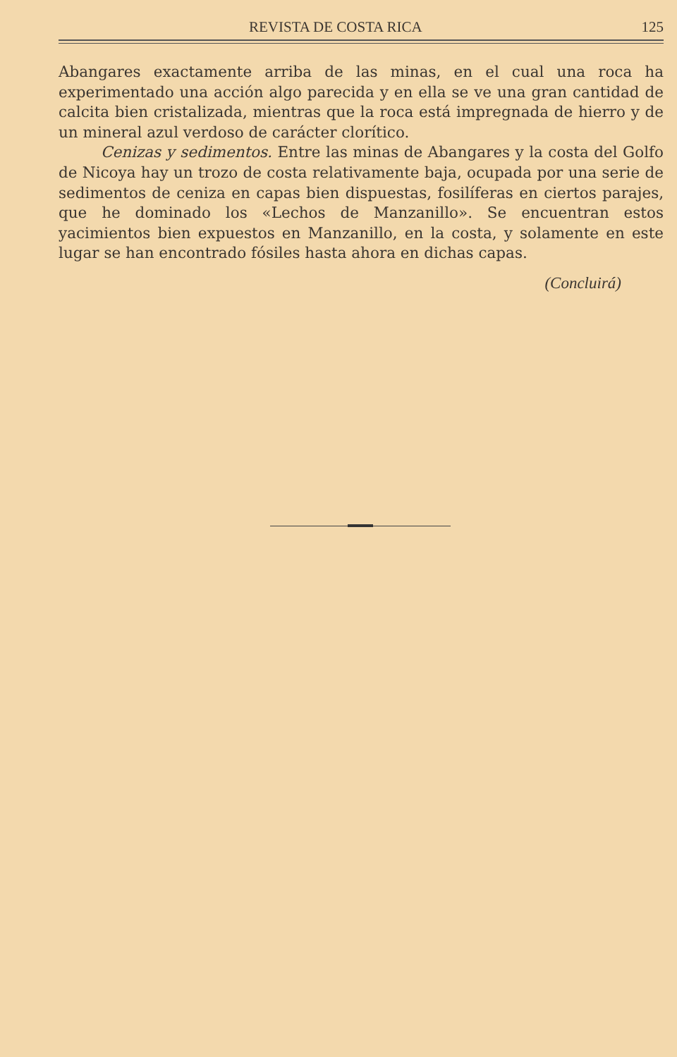REVISTA DE COSTA RICA 125
Abangares exactamente arriba de las minas, en el cual una roca ha experimentado una acción algo parecida y en ella se ve una gran cantidad de calcita bien cristalizada, mientras que la roca está im­pregnada de hierro y de un mineral azul verdoso de carácter clorítico.
Cenizas y sedimentos. Entre las minas de Abangares y la costa del Golfo de Nicoya hay un trozo de costa relativamente baja, ocu­pada por una serie de sedimentos de ceniza en capas bien dispues­tas, fosilíferas en ciertos parajes, que he dominado los «Lechos de Manzanillo». Se encuentran estos yacimientos bien expuestos en Manzanillo, en la costa, y solamente en este lugar se han encontrado fósiles hasta ahora en dichas capas.
(Concluirá)